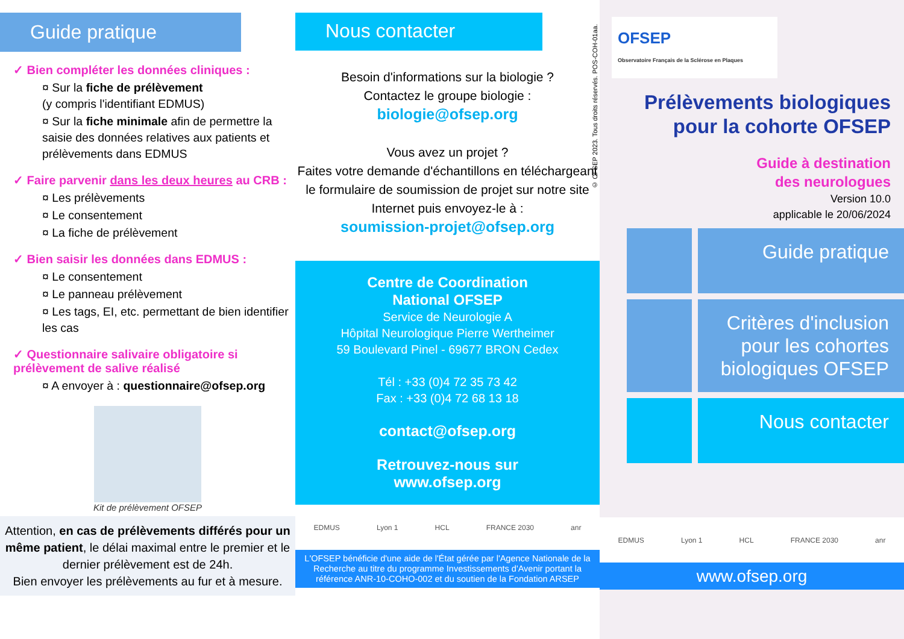Guide pratique
✓ Bien compléter les données cliniques :
¤ Sur la fiche de prélèvement
(y compris l'identifiant EDMUS)
¤ Sur la fiche minimale afin de permettre la saisie des données relatives aux patients et prélèvements dans EDMUS
✓ Faire parvenir dans les deux heures au CRB :
¤ Les prélèvements
¤ Le consentement
¤ La fiche de prélèvement
✓ Bien saisir les données dans EDMUS :
¤ Le consentement
¤ Le panneau prélèvement
¤ Les tags, EI, etc. permettant de bien identifier les cas
✓ Questionnaire salivaire obligatoire si prélèvement de salive réalisé
¤ A envoyer à : questionnaire@ofsep.org
Kit de prélèvement OFSEP
Attention, en cas de prélèvements différés pour un même patient, le délai maximal entre le premier et le dernier prélèvement est de 24h.
Bien envoyer les prélèvements au fur et à mesure.
Nous contacter
Besoin d'informations sur la biologie ?
Contactez le groupe biologie :
biologie@ofsep.org
Vous avez un projet ?
Faites votre demande d'échantillons en téléchargeant le formulaire de soumission de projet sur notre site Internet puis envoyez-le à :
soumission-projet@ofsep.org
Centre de Coordination
National OFSEP
Service de Neurologie A
Hôpital Neurologique Pierre Wertheimer
59 Boulevard Pinel - 69677 BRON Cedex
Tél : +33 (0)4 72 35 73 42
Fax : +33 (0)4 72 68 13 18
contact@ofsep.org
Retrouvez-nous sur
www.ofsep.org
EDMUS Lyon 1 HCL FRANCE 2030 anr
L'OFSEP bénéficie d'une aide de l'État gérée par l'Agence Nationale de la Recherche au titre du programme Investissements d'Avenir portant la référence ANR-10-COHO-002 et du soutien de la Fondation ARSEP
© OFSEP 2023. Tous droits réservés. POS-COH-01aa.
OFSEP
Observatoire Français de la Sclérose en Plaques
Prélèvements biologiques
pour la cohorte OFSEP
Guide à destination
des neurologues
Version 10.0
applicable le 20/06/2024
Guide pratique
Critères d'inclusion pour les cohortes biologiques OFSEP
Nous contacter
EDMUS Lyon 1 HCL FRANCE 2030 anr
www.ofsep.org